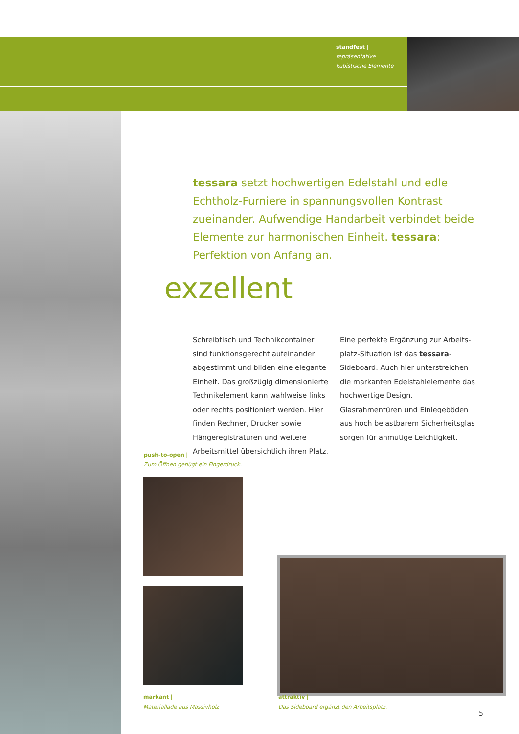standfest |
repräsentative
kubistische Elemente
tessara setzt hochwertigen Edelstahl und edle Echtholz-Furniere in spannungsvollen Kontrast zueinander. Aufwendige Handarbeit verbindet beide Elemente zur harmonischen Einheit. tessara: Perfektion von Anfang an.
exzellent
Schreibtisch und Technikcontainer sind funktionsgerecht aufeinander abgestimmt und bilden eine elegante Einheit. Das großzügig dimensionierte Technikelement kann wahlweise links oder rechts positioniert werden. Hier finden Rechner, Drucker sowie Hängeregistraturen und weitere Arbeitsmittel übersichtlich ihren Platz. Eine perfekte Ergänzung zur Arbeits-platz-Situation ist das tessara-Sideboard. Auch hier unterstreichen die markanten Edelstahlelemente das hochwertige Design. Glasrahmentüren und Einlegeböden aus hoch belastbarem Sicherheitsglas sorgen für anmutige Leichtigkeit.
push-to-open |
Zum Öffnen genügt ein Fingerdruck.
markant |
Materiallade aus Massivholz
attraktiv |
Das Sideboard ergänzt den Arbeitsplatz.
5